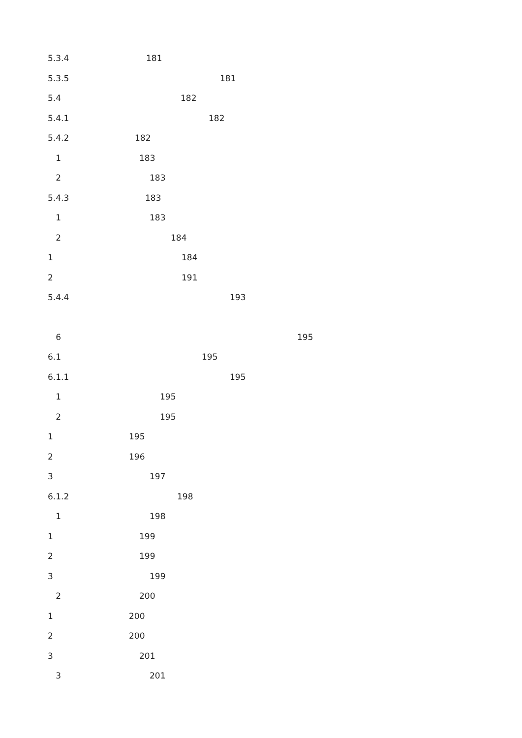5.3.4 181
5.3.5 181
5.4 182
5.4.1 182
5.4.2 182
1 183
2 183
5.4.3 183
1 183
2 184
1 184
2 191
5.4.4 193
6 195
6.1 195
6.1.1 195
1 195
2 195
1 195
2 196
3 197
6.1.2 198
1 198
1 199
2 199
3 199
2 200
1 200
2 200
3 201
3 201